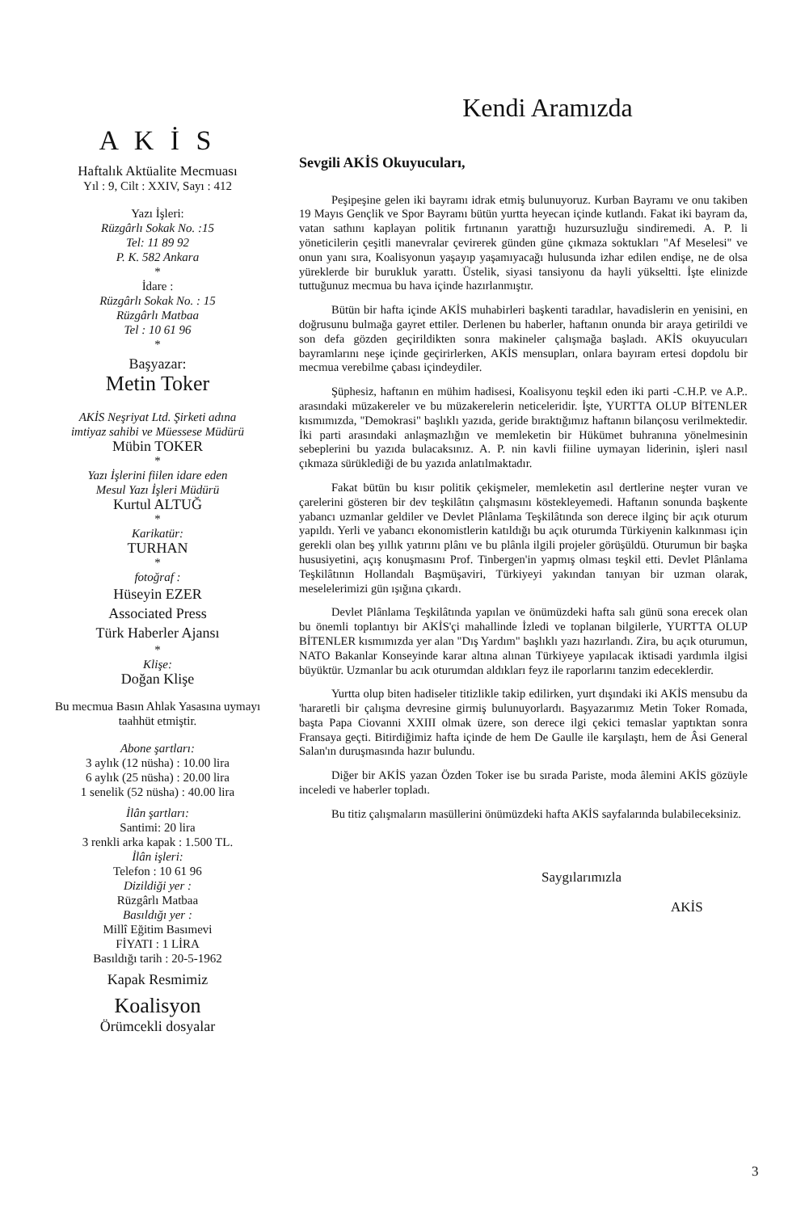A K İ S
Haftalık Aktüalite Mecmuası
Yıl : 9, Cilt : XXIV, Sayı : 412
Yazı İşleri:
Rüzgârlı Sokak No. :15
Tel: 11 89 92
P. K. 582 Ankara
*
İdare :
Rüzgârlı Sokak No. : 15
Rüzgârlı Matbaa
Tel : 10 61 96
*
Başyazar:
Metin Toker
AKİS Neşriyat Ltd. Şirketi adına
imtiyaz sahibi ve Müessese Müdürü
Mübin TOKER
*
Yazı İşlerini fiilen idare eden
Mesul Yazı İşleri Müdürü
Kurtul ALTUĞ
*
Karikatür:
TURHAN
*
fotoğraf :
Hüseyin EZER
Associated Press
Türk Haberler Ajansı
*
Klişe:
Doğan Klişe
Bu mecmua Basın Ahlak Yasasına uymayı taahhüt etmiştir.
Abone şartları:
3 aylık (12 nüsha) : 10.00 lira
6 aylık (25 nüsha) : 20.00 lira
1 senelik (52 nüsha) : 40.00 lira
İlân şartları:
Santimi: 20 lira
3 renkli arka kapak : 1.500 TL.
İlân işleri:
Telefon : 10 61 96
Dizildiği yer :
Rüzgârlı Matbaa
Basıldığı yer :
Millî Eğitim Basımevi
FİYATI : 1 LİRA
Basıldığı tarih : 20-5-1962
Kapak Resmimiz
Koalisyon
Örümcekli dosyalar
Kendi Aramızda
Sevgili AKİS Okuyucuları,
Peşipeşine gelen iki bayramı idrak etmiş bulunuyoruz. Kurban Bayramı ve onu takiben 19 Mayıs Gençlik ve Spor Bayramı bütün yurtta heyecan içinde kutlandı. Fakat iki bayram da, vatan sathını kaplayan politik fırtınanın yarattığı huzursuzluğu sindiremedi. A. P. li yöneticilerin çeşitli manevralar çevirerek günden güne çıkmaza soktukları "Af Meselesi" ve onun yanı sıra, Koalisyonun yaşayıp yaşamıyacağı hulusunda izhar edilen endişe, ne de olsa yüreklerde bir burukluk yarattı. Üstelik, siyasi tansiyonu da hayli yükseltti. İşte elinizde tuttuğunuz mecmua bu hava içinde hazırlanmıştır.
Bütün bir hafta içinde AKİS muhabirleri başkenti taradılar, havadislerin en yenisini, en doğrusunu bulmağa gayret ettiler. Derlenen bu haberler, haftanın onunda bir araya getirildi ve son defa gözden geçirildikten sonra makineler çalışmağa başladı. AKİS okuyucuları bayramlarını neşe içinde geçirirlerken, AKİS mensupları, onlara bayıram ertesi dopdolu bir mecmua verebilme çabası içindeydiler.
Şüphesiz, haftanın en mühim hadisesi, Koalisyonu teşkil eden iki parti -C.H.P. ve A.P.. arasındaki müzakereler ve bu müzakerelerin neticeleridir. İşte, YURTTA OLUP BİTENLER kısmımızda, "Demokrasi" başlıklı yazıda, geride bıraktığımız haftanın bilançosu verilmektedir. İki parti arasındaki anlaşmazlığın ve memleketin bir Hükümet buhranına yönelmesinin sebeplerini bu yazıda bulacaksınız. A. P. nin kavli fiiline uymayan liderinin, işleri nasıl çıkmaza sürüklediği de bu yazıda anlatılmaktadır.
Fakat bütün bu kısır politik çekişmeler, memleketin asıl dertlerine neşter vuran ve çarelerini gösteren bir dev teşkilâtın çalışmasını köstekleyemedi. Haftanın sonunda başkente yabancı uzmanlar geldiler ve Devlet Plânlama Teşkilâtında son derece ilginç bir açık oturum yapıldı. Yerli ve yabancı ekonomistlerin katıldığı bu açık oturumda Türkiyenin kalkınması için gerekli olan beş yıllık yatırını plânı ve bu plânla ilgili projeler görüşüldü. Oturumun bir başka hususiyetini, açış konuşmasını Prof. Tinbergen'in yapmış olması teşkil etti. Devlet Plânlama Teşkilâtının Hollandalı Başmüşaviri, Türkiyeyi yakından tanıyan bir uzman olarak, meselelerimizi gün ışığına çıkardı.
Devlet Plânlama Teşkilâtında yapılan ve önümüzdeki hafta salı günü sona erecek olan bu önemli toplantıyı bir AKİS'çi mahallinde İzledi ve toplanan bilgilerle, YURTTA OLUP BİTENLER kısmımızda yer alan "Dış Yardım" başlıklı yazı hazırlandı. Zira, bu açık oturumun, NATO Bakanlar Konseyinde karar altına alınan Türkiyeye yapılacak iktisadi yardımla ilgisi büyüktür. Uzmanlar bu acık oturumdan aldıkları feyz ile raporlarını tanzim edeceklerdir.
Yurtta olup biten hadiseler titizlikle takip edilirken, yurt dışındaki iki AKİS mensubu da 'hararetli bir çalışma devresine girmiş bulunuyorlardı. Başyazarımız Metin Toker Romada, başta Papa Ciovanni XXIII olmak üzere, son derece ilgi çekici temaslar yaptıktan sonra Fransaya geçti. Bitirdiğimiz hafta içinde de hem De Gaulle ile karşılaştı, hem de Âsi General Salan'ın duruşmasında hazır bulundu.
Diğer bir AKİS yazan Özden Toker ise bu sırada Pariste, moda âlemini AKİS gözüyle inceledi ve haberler topladı.
Bu titiz çalışmaların masüllerini önümüzdeki hafta AKİS sayfalarında bulabileceksiniz.
Saygılarımızla
AKİS
3